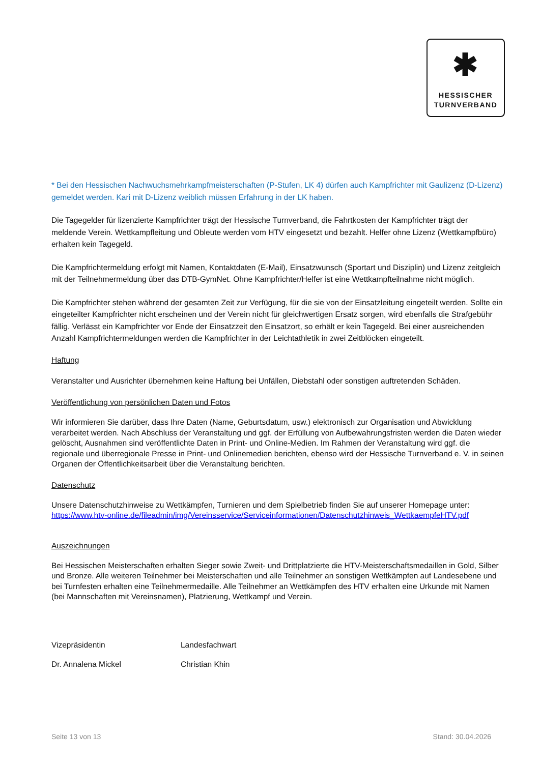✱
HESSISCHER
TURNVERBAND
* Bei den Hessischen Nachwuchsmehrkampfmeisterschaften (P-Stufen, LK 4) dürfen auch Kampfrichter mit Gaulizenz (D-Lizenz) gemeldet werden. Kari mit D-Lizenz weiblich müssen Erfahrung in der LK haben.
Die Tagegelder für lizenzierte Kampfrichter trägt der Hessische Turnverband, die Fahrtkosten der Kampfrichter trägt der meldende Verein. Wettkampfleitung und Obleute werden vom HTV eingesetzt und bezahlt. Helfer ohne Lizenz (Wettkampfbüro) erhalten kein Tagegeld.
Die Kampfrichtermeldung erfolgt mit Namen, Kontaktdaten (E-Mail), Einsatzwunsch (Sportart und Disziplin) und Lizenz zeitgleich mit der Teilnehmermeldung über das DTB-GymNet. Ohne Kampfrichter/Helfer ist eine Wettkampfteilnahme nicht möglich.
Die Kampfrichter stehen während der gesamten Zeit zur Verfügung, für die sie von der Einsatzleitung eingeteilt werden. Sollte ein eingeteilter Kampfrichter nicht erscheinen und der Verein nicht für gleichwertigen Ersatz sorgen, wird ebenfalls die Strafgebühr fällig. Verlässt ein Kampfrichter vor Ende der Einsatzzeit den Einsatzort, so erhält er kein Tagegeld. Bei einer ausreichenden Anzahl Kampfrichtermeldungen werden die Kampfrichter in der Leichtathletik in zwei Zeitblöcken eingeteilt.
Haftung
Veranstalter und Ausrichter übernehmen keine Haftung bei Unfällen, Diebstahl oder sonstigen auftretenden Schäden.
Veröffentlichung von persönlichen Daten und Fotos
Wir informieren Sie darüber, dass Ihre Daten (Name, Geburtsdatum, usw.) elektronisch zur Organisation und Abwicklung verarbeitet werden. Nach Abschluss der Veranstaltung und ggf. der Erfüllung von Aufbewahrungsfristen werden die Daten wieder gelöscht, Ausnahmen sind veröffentlichte Daten in Print- und Online-Medien. Im Rahmen der Veranstaltung wird ggf. die regionale und überregionale Presse in Print- und Onlinemedien berichten, ebenso wird der Hessische Turnverband e. V. in seinen Organen der Öffentlichkeitsarbeit über die Veranstaltung berichten.
Datenschutz
Unsere Datenschutzhinweise zu Wettkämpfen, Turnieren und dem Spielbetrieb finden Sie auf unserer Homepage unter:
https://www.htv-online.de/fileadmin/img/Vereinsservice/Serviceinformationen/Datenschutzhinweis_WettkaempfeHTV.pdf
Auszeichnungen
Bei Hessischen Meisterschaften erhalten Sieger sowie Zweit- und Drittplatzierte die HTV-Meisterschaftsmedaillen in Gold, Silber und Bronze. Alle weiteren Teilnehmer bei Meisterschaften und alle Teilnehmer an sonstigen Wettkämpfen auf Landesebene und bei Turnfesten erhalten eine Teilnehmermedaille. Alle Teilnehmer an Wettkämpfen des HTV erhalten eine Urkunde mit Namen (bei Mannschaften mit Vereinsnamen), Platzierung, Wettkampf und Verein.
Vizepräsidentin Landesfachwart
Dr. Annalena Mickel Christian Khin
Seite 13 von 13 Stand: 30.04.2026